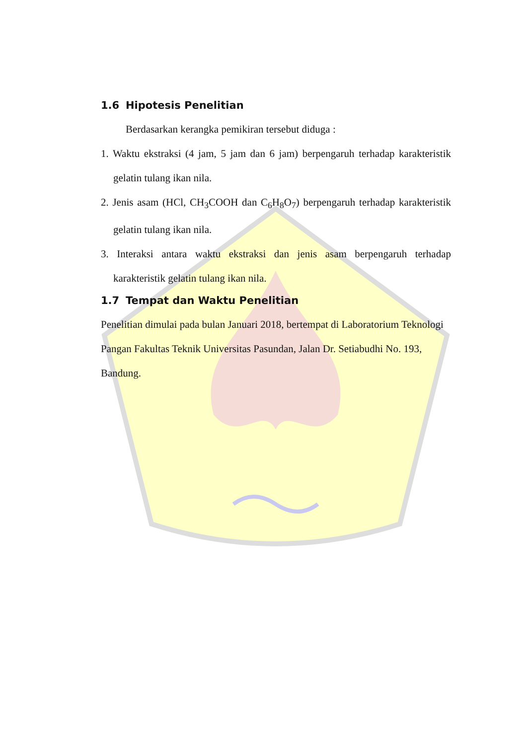1.6 Hipotesis Penelitian
Berdasarkan kerangka pemikiran tersebut diduga :
1. Waktu ekstraksi (4 jam, 5 jam dan 6 jam) berpengaruh terhadap karakteristik gelatin tulang ikan nila.
2. Jenis asam (HCl, CH<sub>3</sub>COOH dan C<sub>6</sub>H<sub>8</sub>O<sub>7</sub>) berpengaruh terhadap karakteristik gelatin tulang ikan nila.
3. Interaksi antara waktu ekstraksi dan jenis asam berpengaruh terhadap karakteristik gelatin tulang ikan nila.
1.7 Tempat dan Waktu Penelitian
Penelitian dimulai pada bulan Januari 2018, bertempat di Laboratorium Teknologi Pangan Fakultas Teknik Universitas Pasundan, Jalan Dr. Setiabudhi No. 193, Bandung.